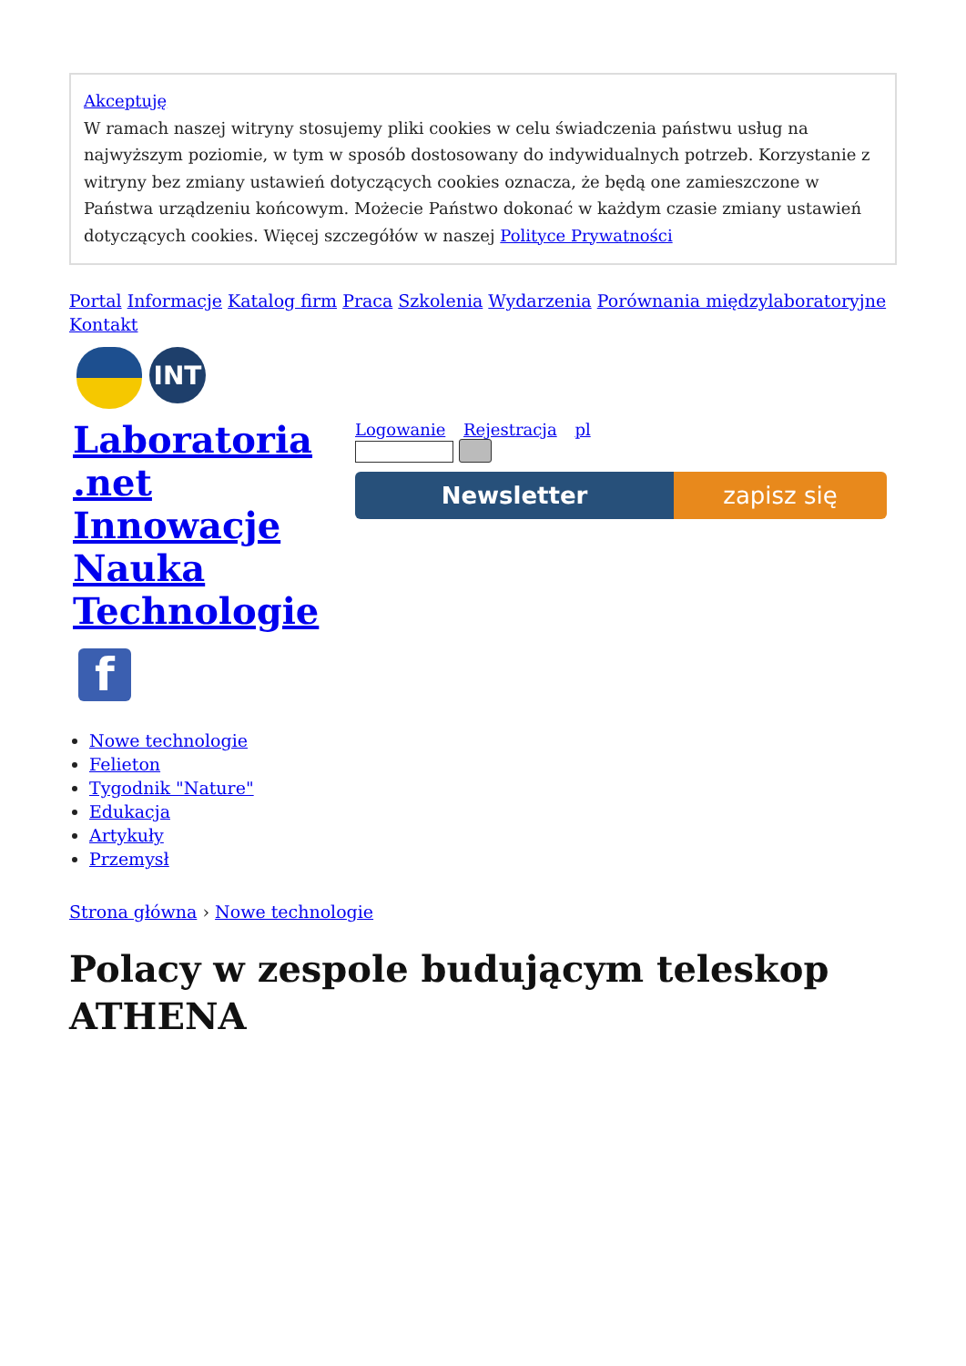Akceptuję
W ramach naszej witryny stosujemy pliki cookies w celu świadczenia państwu usług na najwyższym poziomie, w tym w sposób dostosowany do indywidualnych potrzeb. Korzystanie z witryny bez zmiany ustawień dotyczących cookies oznacza, że będą one zamieszczone w Państwa urządzeniu końcowym. Możecie Państwo dokonać w każdym czasie zmiany ustawień dotyczących cookies. Więcej szczegółów w naszej Polityce Prywatności
Portal Informacje Katalog firm Praca Szkolenia Wydarzenia Porównania międzylaboratoryjne Kontakt
INT
Laboratoria .net Innowacje Nauka Technologie
Logowanie Rejestracja pl
Newsletter zapisz się
f
Nowe technologie
Felieton
Tygodnik "Nature"
Edukacja
Artykuły
Przemysł
Strona główna › Nowe technologie
Polacy w zespole budującym teleskop ATHENA